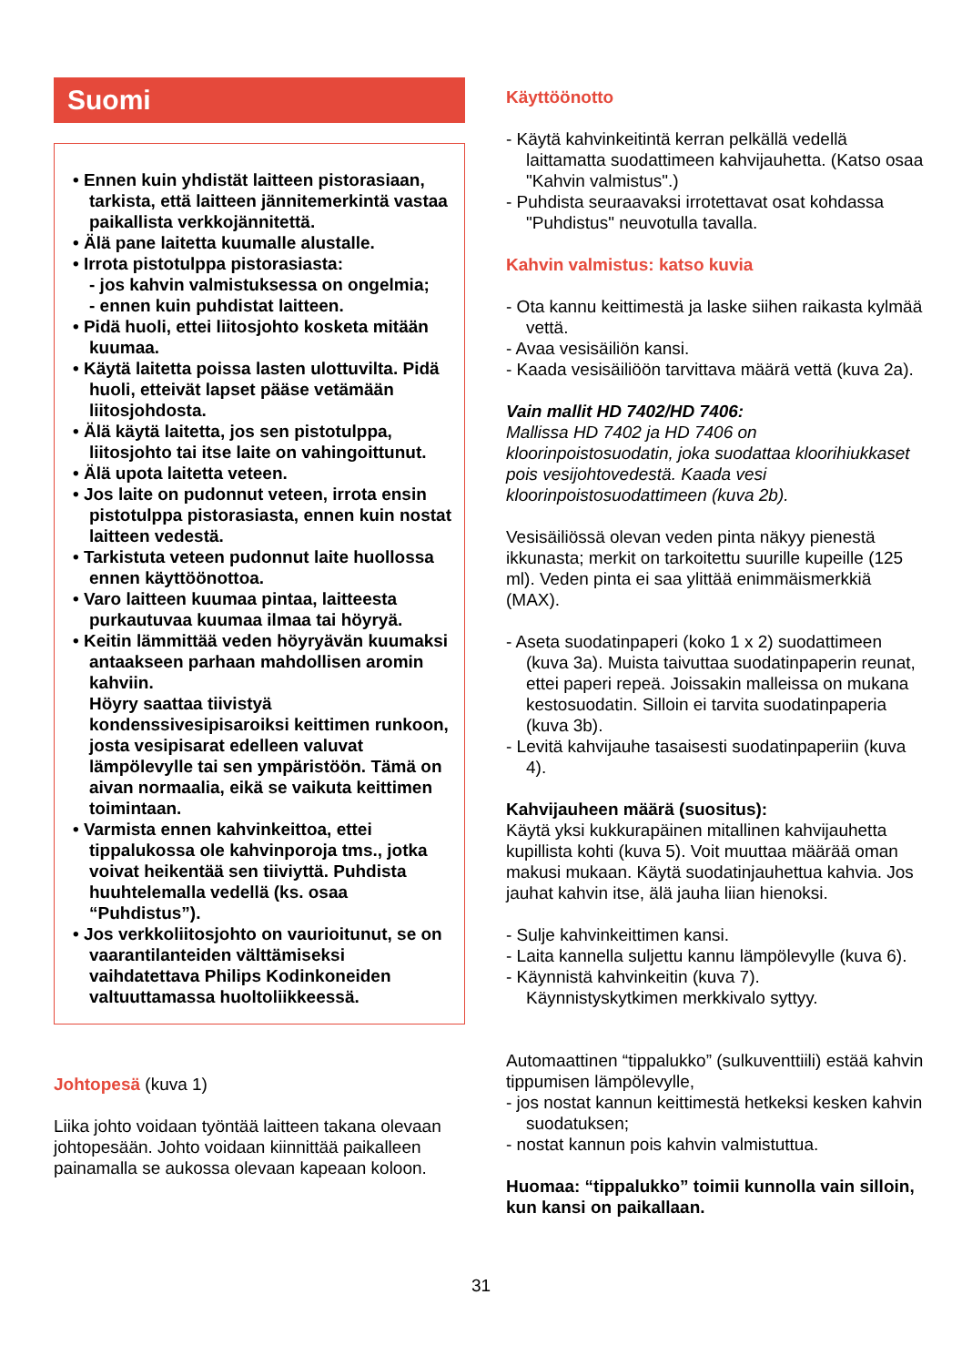Suomi
• Ennen kuin yhdistät laitteen pistorasiaan, tarkista, että laitteen jännitemerkintä vastaa paikallista verkkojännitettä.
• Älä pane laitetta kuumalle alustalle.
• Irrota pistotulppa pistorasiasta:
- jos kahvin valmistuksessa on ongelmia;
- ennen kuin puhdistat laitteen.
• Pidä huoli, ettei liitosjohto kosketa mitään kuumaa.
• Käytä laitetta poissa lasten ulottuvilta. Pidä huoli, etteivät lapset pääse vetämään liitosjohdosta.
• Älä käytä laitetta, jos sen pistotulppa, liitosjohto tai itse laite on vahingoittunut.
• Älä upota laitetta veteen.
• Jos laite on pudonnut veteen, irrota ensin pistotulppa pistorasiasta, ennen kuin nostat laitteen vedestä.
• Tarkistuta veteen pudonnut laite huollossa ennen käyttöönottoa.
• Varo laitteen kuumaa pintaa, laitteesta purkautuvaa kuumaa ilmaa tai höyryä.
• Keitin lämmittää veden höyryävän kuumaksi antaakseen parhaan mahdollisen aromin kahviin.
Höyry saattaa tiivistyä kondenssivesipisaroiksi keittimen runkoon, josta vesipisarat edelleen valuvat lämpölevylle tai sen ympäristöön. Tämä on aivan normaalia, eikä se vaikuta keittimen toimintaan.
• Varmista ennen kahvinkeittoa, ettei tippalukossa ole kahvinporoja tms., jotka voivat heikentää sen tiiviyttä. Puhdista huuhtelemalla vedellä (ks. osaa “Puhdistus”).
• Jos verkkoliitosjohto on vaurioitunut, se on vaarantilanteiden välttämiseksi vaihdatettava Philips Kodinkoneiden valtuuttamassa huoltoliikkeessä.
Johtopesä (kuva 1)
Liika johto voidaan työntää laitteen takana olevaan johtopesään. Johto voidaan kiinnittää paikalleen painamalla se aukossa olevaan kapeaan koloon.
Käyttöönotto
- Käytä kahvinkeitintä kerran pelkällä vedellä laittamatta suodattimeen kahvijauhetta. (Katso osaa "Kahvin valmistus".)
- Puhdista seuraavaksi irrotettavat osat kohdassa "Puhdistus" neuvotulla tavalla.
Kahvin valmistus: katso kuvia
- Ota kannu keittimestä ja laske siihen raikasta kylmää vettä.
- Avaa vesisäiliön kansi.
- Kaada vesisäiliöön tarvittava määrä vettä (kuva 2a).
Vain mallit HD 7402/HD 7406:
Mallissa HD 7402 ja HD 7406 on kloorinpoistosuodatin, joka suodattaa kloorihiukkaset pois vesijohtovedestä. Kaada vesi kloorinpoistosuodattimeen (kuva 2b).
Vesisäiliössä olevan veden pinta näkyy pienestä ikkunasta; merkit on tarkoitettu suurille kupeille (125 ml). Veden pinta ei saa ylittää enimmäismerkkiä (MAX).
- Aseta suodatinpaperi (koko 1 x 2) suodattimeen (kuva 3a). Muista taivuttaa suodatinpaperin reunat, ettei paperi repeä. Joissakin malleissa on mukana kestosuodatin. Silloin ei tarvita suodatinpaperia (kuva 3b).
- Levitä kahvijauhe tasaisesti suodatinpaperiin (kuva 4).
Kahvijauheen määrä (suositus):
Käytä yksi kukkurapäinen mitallinen kahvijauhetta kupillista kohti (kuva 5). Voit muuttaa määrää oman makusi mukaan. Käytä suodatinjauhettua kahvia. Jos jauhat kahvin itse, älä jauha liian hienoksi.
- Sulje kahvinkeittimen kansi.
- Laita kannella suljettu kannu lämpölevylle (kuva 6).
- Käynnistä kahvinkeitin (kuva 7).
Käynnistyskytkimen merkkivalo syttyy.
Automaattinen “tippalukko” (sulkuventtiili) estää kahvin tippumisen lämpölevylle,
- jos nostat kannun keittimestä hetkeksi kesken kahvin suodatuksen;
- nostat kannun pois kahvin valmistuttua.
Huomaa: “tippalukko” toimii kunnolla vain silloin, kun kansi on paikallaan.
31